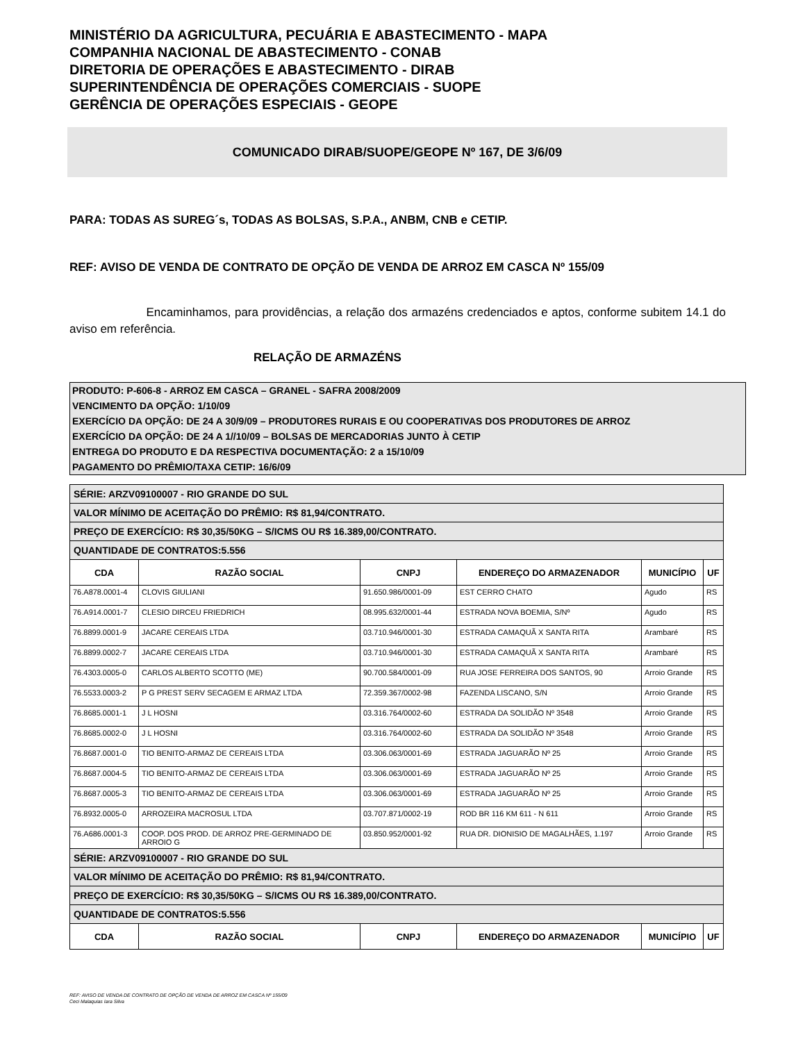MINISTÉRIO DA AGRICULTURA, PECUÁRIA E ABASTECIMENTO - MAPA
COMPANHIA NACIONAL DE ABASTECIMENTO - CONAB
DIRETORIA DE OPERAÇÕES E ABASTECIMENTO - DIRAB
SUPERINTENDÊNCIA DE OPERAÇÕES COMERCIAIS - SUOPE
GERÊNCIA DE OPERAÇÕES ESPECIAIS - GEOPE
COMUNICADO DIRAB/SUOPE/GEOPE Nº 167, DE 3/6/09
PARA: TODAS AS SUREG´s, TODAS AS BOLSAS, S.P.A., ANBM, CNB e CETIP.
REF: AVISO DE VENDA DE CONTRATO DE OPÇÃO DE VENDA DE ARROZ EM CASCA Nº 155/09
Encaminhamos, para providências, a relação dos armazéns credenciados e aptos, conforme subitem 14.1 do aviso em referência.
RELAÇÃO DE ARMAZÉNS
PRODUTO: P-606-8 - ARROZ EM CASCA – GRANEL - SAFRA 2008/2009
VENCIMENTO DA OPÇÃO: 1/10/09
EXERCÍCIO DA OPÇÃO: DE 24 A 30/9/09 – PRODUTORES RURAIS E OU COOPERATIVAS DOS PRODUTORES DE ARROZ
EXERCÍCIO DA OPÇÃO: DE 24 A 1//10/09 – BOLSAS DE MERCADORIAS JUNTO À CETIP
ENTREGA DO PRODUTO E DA RESPECTIVA DOCUMENTAÇÃO: 2 a 15/10/09
PAGAMENTO DO PRÊMIO/TAXA CETIP: 16/6/09
| SÉRIE: ARZV09100007 - RIO GRANDE DO SUL | | | | | |
| VALOR MÍNIMO DE ACEITAÇÃO DO PRÊMIO: R$ 81,94/CONTRATO. | | | | | |
| PREÇO DE EXERCÍCIO: R$ 30,35/50KG – S/ICMS OU R$ 16.389,00/CONTRATO. | | | | | |
| QUANTIDADE DE CONTRATOS:5.556 | | | | | |
| CDA | RAZÃO SOCIAL | CNPJ | ENDEREÇO DO ARMAZENADOR | MUNICÍPIO | UF |
| 76.A878.0001-4 | CLOVIS GIULIANI | 91.650.986/0001-09 | EST CERRO CHATO | Agudo | RS |
| 76.A914.0001-7 | CLESIO DIRCEU FRIEDRICH | 08.995.632/0001-44 | ESTRADA NOVA BOEMIA, S/Nº | Agudo | RS |
| 76.8899.0001-9 | JACARE CEREAIS LTDA | 03.710.946/0001-30 | ESTRADA CAMAQUÃ X SANTA RITA | Arambaré | RS |
| 76.8899.0002-7 | JACARE CEREAIS LTDA | 03.710.946/0001-30 | ESTRADA CAMAQUÃ X SANTA RITA | Arambaré | RS |
| 76.4303.0005-0 | CARLOS ALBERTO SCOTTO (ME) | 90.700.584/0001-09 | RUA JOSE FERREIRA DOS SANTOS, 90 | Arroio Grande | RS |
| 76.5533.0003-2 | P G PREST SERV SECAGEM E ARMAZ LTDA | 72.359.367/0002-98 | FAZENDA LISCANO, S/N | Arroio Grande | RS |
| 76.8685.0001-1 | J L HOSNI | 03.316.764/0002-60 | ESTRADA DA SOLIDÃO Nº 3548 | Arroio Grande | RS |
| 76.8685.0002-0 | J L HOSNI | 03.316.764/0002-60 | ESTRADA DA SOLIDÃO Nº 3548 | Arroio Grande | RS |
| 76.8687.0001-0 | TIO BENITO-ARMAZ DE CEREAIS LTDA | 03.306.063/0001-69 | ESTRADA JAGUARÃO Nº 25 | Arroio Grande | RS |
| 76.8687.0004-5 | TIO BENITO-ARMAZ DE CEREAIS LTDA | 03.306.063/0001-69 | ESTRADA JAGUARÃO Nº 25 | Arroio Grande | RS |
| 76.8687.0005-3 | TIO BENITO-ARMAZ DE CEREAIS LTDA | 03.306.063/0001-69 | ESTRADA JAGUARÃO Nº 25 | Arroio Grande | RS |
| 76.8932.0005-0 | ARROZEIRA MACROSUL LTDA | 03.707.871/0002-19 | ROD BR 116 KM 611 - N 611 | Arroio Grande | RS |
| 76.A686.0001-3 | COOP. DOS PROD. DE ARROZ PRE-GERMINADO DE ARROIO G | 03.850.952/0001-92 | RUA DR. DIONISIO DE MAGALHÃES, 1.197 | Arroio Grande | RS |
| SÉRIE: ARZV09100007 - RIO GRANDE DO SUL | | | | | |
| VALOR MÍNIMO DE ACEITAÇÃO DO PRÊMIO: R$ 81,94/CONTRATO. | | | | | |
| PREÇO DE EXERCÍCIO: R$ 30,35/50KG – S/ICMS OU R$ 16.389,00/CONTRATO. | | | | | |
| QUANTIDADE DE CONTRATOS:5.556 | | | | | |
| CDA | RAZÃO SOCIAL | CNPJ | ENDEREÇO DO ARMAZENADOR | MUNICÍPIO | UF |
REF: AVISO DE VENDA DE CONTRATO DE OPÇÃO DE VENDA DE ARROZ EM CASCA Nº 155/09
Ceci Malaquias Iara Silva